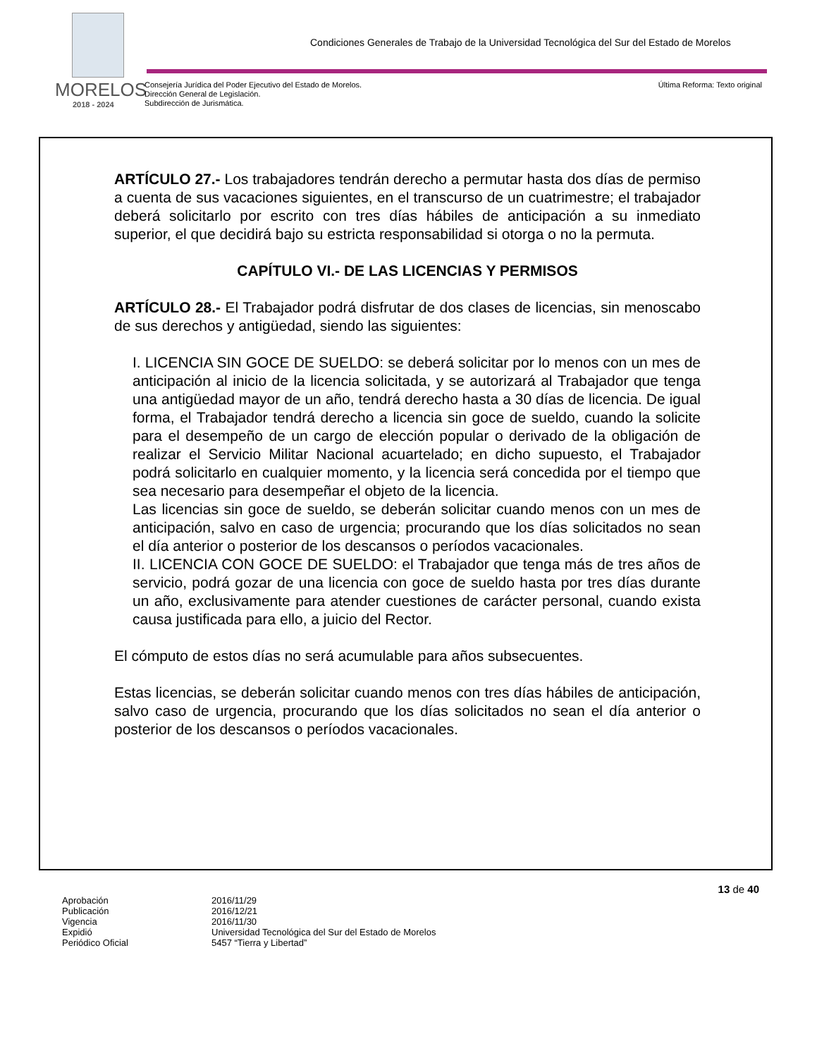MORELOS
2018 - 2024
Condiciones Generales de Trabajo de la Universidad Tecnológica del Sur del Estado de Morelos
Consejería Jurídica del Poder Ejecutivo del Estado de Morelos.
Dirección General de Legislación.
Subdirección de Jurismática.
Última Reforma: Texto original
ARTÍCULO 27.- Los trabajadores tendrán derecho a permutar hasta dos días de permiso a cuenta de sus vacaciones siguientes, en el transcurso de un cuatrimestre; el trabajador deberá solicitarlo por escrito con tres días hábiles de anticipación a su inmediato superior, el que decidirá bajo su estricta responsabilidad si otorga o no la permuta.
CAPÍTULO VI.- DE LAS LICENCIAS Y PERMISOS
ARTÍCULO 28.- El Trabajador podrá disfrutar de dos clases de licencias, sin menoscabo de sus derechos y antigüedad, siendo las siguientes:
I. LICENCIA SIN GOCE DE SUELDO: se deberá solicitar por lo menos con un mes de anticipación al inicio de la licencia solicitada, y se autorizará al Trabajador que tenga una antigüedad mayor de un año, tendrá derecho hasta a 30 días de licencia. De igual forma, el Trabajador tendrá derecho a licencia sin goce de sueldo, cuando la solicite para el desempeño de un cargo de elección popular o derivado de la obligación de realizar el Servicio Militar Nacional acuartelado; en dicho supuesto, el Trabajador podrá solicitarlo en cualquier momento, y la licencia será concedida por el tiempo que sea necesario para desempeñar el objeto de la licencia.
Las licencias sin goce de sueldo, se deberán solicitar cuando menos con un mes de anticipación, salvo en caso de urgencia; procurando que los días solicitados no sean el día anterior o posterior de los descansos o períodos vacacionales.
II. LICENCIA CON GOCE DE SUELDO: el Trabajador que tenga más de tres años de servicio, podrá gozar de una licencia con goce de sueldo hasta por tres días durante un año, exclusivamente para atender cuestiones de carácter personal, cuando exista causa justificada para ello, a juicio del Rector.
El cómputo de estos días no será acumulable para años subsecuentes.
Estas licencias, se deberán solicitar cuando menos con tres días hábiles de anticipación, salvo caso de urgencia, procurando que los días solicitados no sean el día anterior o posterior de los descansos o períodos vacacionales.
13 de 40
| Aprobación | 2016/11/29 |
| Publicación | 2016/12/21 |
| Vigencia | 2016/11/30 |
| Expidió | Universidad Tecnológica del Sur del Estado de Morelos |
| Periódico Oficial | 5457 “Tierra y Libertad” |